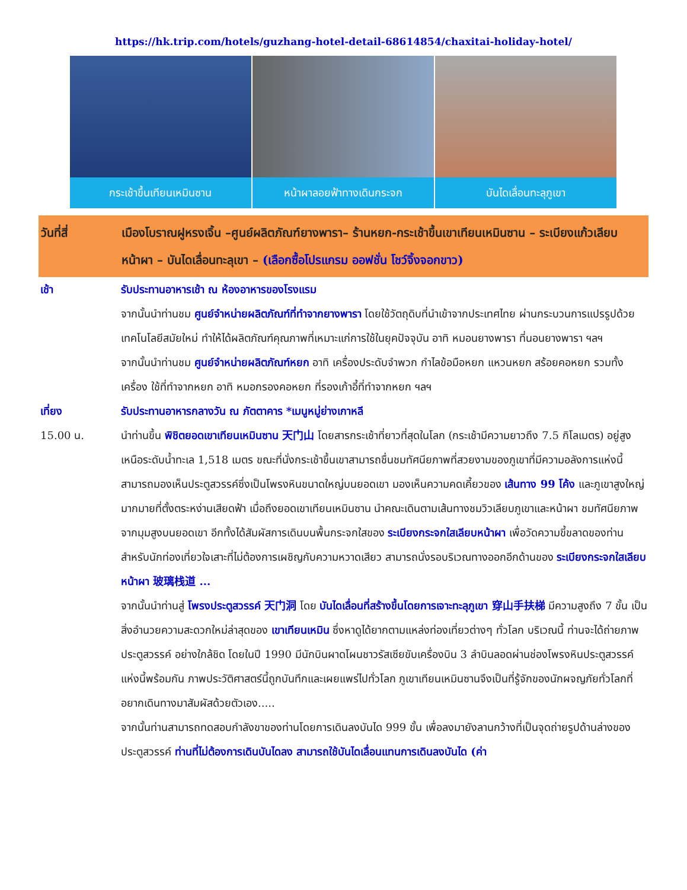https://hk.trip.com/hotels/guzhang-hotel-detail-68614854/chaxitai-holiday-hotel/
กระเช้าขึ้นเทียนเหมินซาน หน้าผาลอยฟ้าทางเดินกระจก บันไดเลื่อนทะลุภูเขา
วันที่สี่ เมืองโบราณฝูหรงเจิ้น –ศูนย์ผลิตภัณฑ์ยางพารา– ร้านหยก-กระเช้าขึ้นเขาเทียนเหมินซาน – ระเบียงแก้วเลียบหน้าผา – บันไดเลื่อนทะลุเขา – (เลือกซื้อโปรแกรม ออฟชั่น โชว์จิ้งจอกขาว)
เช้า รับประทานอาหารเช้า ณ ห้องอาหารของโรงแรม
จากนั้นนำท่านชม ศูนย์จำหน่ายผลิตภัณฑ์ที่ทำจากยางพารา โดยใช้วัตถุดิบที่นำเข้าจากประเทศไทย ผ่านกระบวนการแปรรูปด้วยเทคโนโลยีสมัยใหม่ ทำให้ได้ผลิตภัณฑ์คุณภาพที่เหมาะแก่การใช้ในยุคปัจจุบัน อาทิ หมอนยางพารา ที่นอนยางพารา ฯลฯ
จากนั้นนำท่านชม ศูนย์จำหน่ายผลิตภัณฑ์หยก อาทิ เครื่องประดับจำพวก กำไลข้อมือหยก แหวนหยก สร้อยคอหยก รวมทั้งเครื่อง ใช้ที่ทำจากหยก อาทิ หมอกรองคอหยก ที่รองเก้าอี้ที่ทำจากหยก ฯลฯ
เที่ยง รับประทานอาหารกลางวัน ณ ภัตตาคาร *เมนูหมู่ย่างเกาหลี
15.00 น. นำท่านขึ้น พิชิตยอดเขาเทียนเหมินซาน 天门山 โดยสารกระเช้าที่ยาวที่สุดในโลก (กระเช้ามีความยาวถึง 7.5 กิโลเมตร) อยู่สูงเหนือระดับน้ำทะเล 1,518 เมตร ขณะที่นั่งกระเช้าขึ้นเขาสามารถชื่นชมทัศนียภาพที่สวยงามของภูเขาที่มีความอลังการแห่งนี้ สามารถมองเห็นประตูสวรรค์ซึ่งเป็นโพรงหินขนาดใหญ่บนยอดเขา มองเห็นความคดเคี้ยวของ เส้นทาง 99 โค้ง และภูเขาสูงใหญ่มากมายที่ตั้งตระหง่านเสียดฟ้า เมื่อถึงยอดเขาเทียนเหมินซาน นำคณะเดินตามเส้นทางชมวิวเลียบภูเขาและหน้าผา ชมทัศนียภาพจากมุมสูงบนยอดเขา อีกทั้งได้สัมผัสการเดินบนพื้นกระจกใสของ ระเบียงกระจกใสเลียบหน้าผา เพื่อวัดความขี้ขลาดของท่าน สำหรับนักท่องเที่ยวใจเสาะที่ไม่ต้องการเผชิญกับความหวาดเสียว สามารถนั่งรอบริเวณทางออกอีกด้านของ ระเบียงกระจกใสเลียบหน้าผา 玻璃栈道 ...
จากนั้นนำท่านสู่ โพรงประตูสวรรค์ 天门洞 โดย บันไดเลื่อนที่สร้างขึ้นโดยการเจาะทะลุภูเขา 穿山手扶梯 มีความสูงถึง 7 ขั้น เป็นสิ่งอำนวยความสะดวกใหม่ล่าสุดของ เขาเทียนเหมิน ซึ่งหาดูได้ยากตามแหล่งท่องเที่ยวต่างๆ ทั่วโลก บริเวณนี้ ท่านจะได้ถ่ายภาพ ประตูสวรรค์ อย่างใกล้ชิด โดยในปี 1990 มีนักบินผาดโผนชาวรัสเซียขับเครื่องบิน 3 ลำบินลอดผ่านช่องโพรงหินประตูสวรรค์แห่งนี้พร้อมกัน ภาพประวัติศาสตร์นี้ถูกบันทึกและเผยแพร่ไปทั่วโลก ภูเขาเทียนเหมินซานจึงเป็นที่รู้จักของนักผจญภัยทั่วโลกที่อยากเดินทางมาสัมผัสด้วยตัวเอง.....
จากนั้นท่านสามารถทดสอบกำลังขาของท่านโดยการเดินลงบันได 999 ขั้น เพื่อลงมายังลานกว้างที่เป็นจุดถ่ายรูปด้านล่างของประตูสวรรค์ ท่านที่ไม่ต้องการเดินบันไดลง สามารถใช้บันไดเลื่อนแทนการเดินลงบันได (ค่า